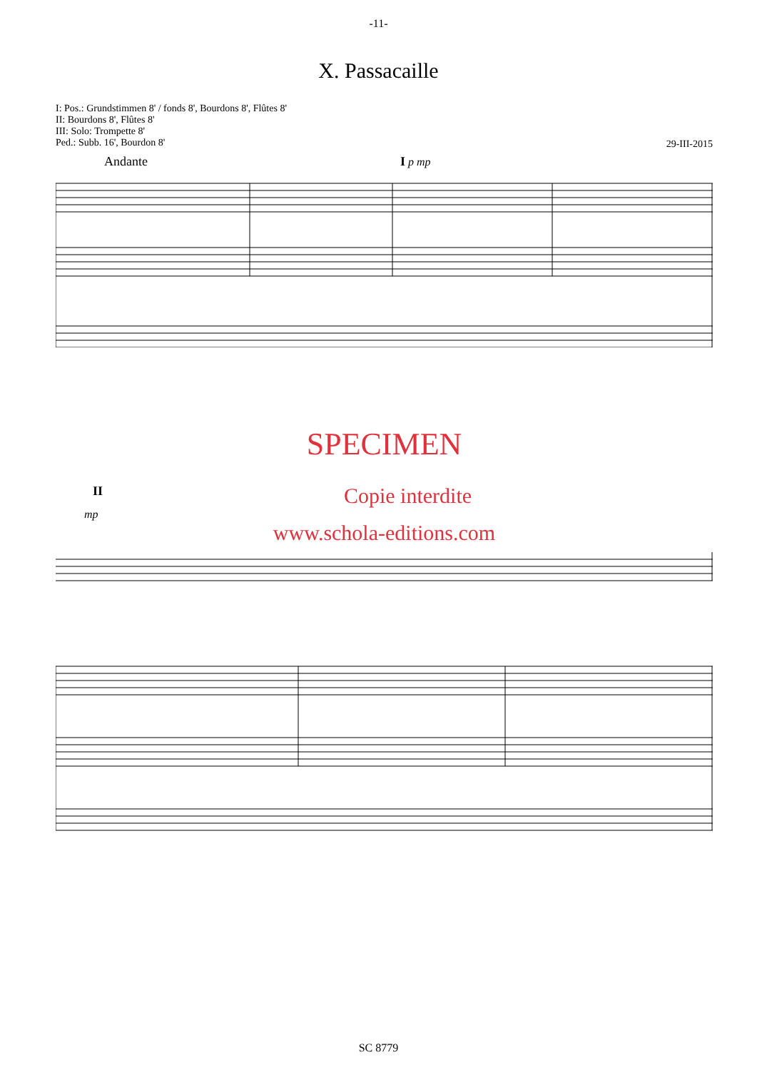-11-
X. Passacaille
I: Pos.: Grundstimmen 8' / fonds 8', Bourdons 8', Flûtes 8'
II: Bourdons 8', Flûtes 8'
III: Solo: Trompette 8'
Ped.: Subb. 16', Bourdon 8'
29-III-2015
Andante I p mp
SPECIMEN
II Copie interdite
mp
www.schola-editions.com
SC 8779